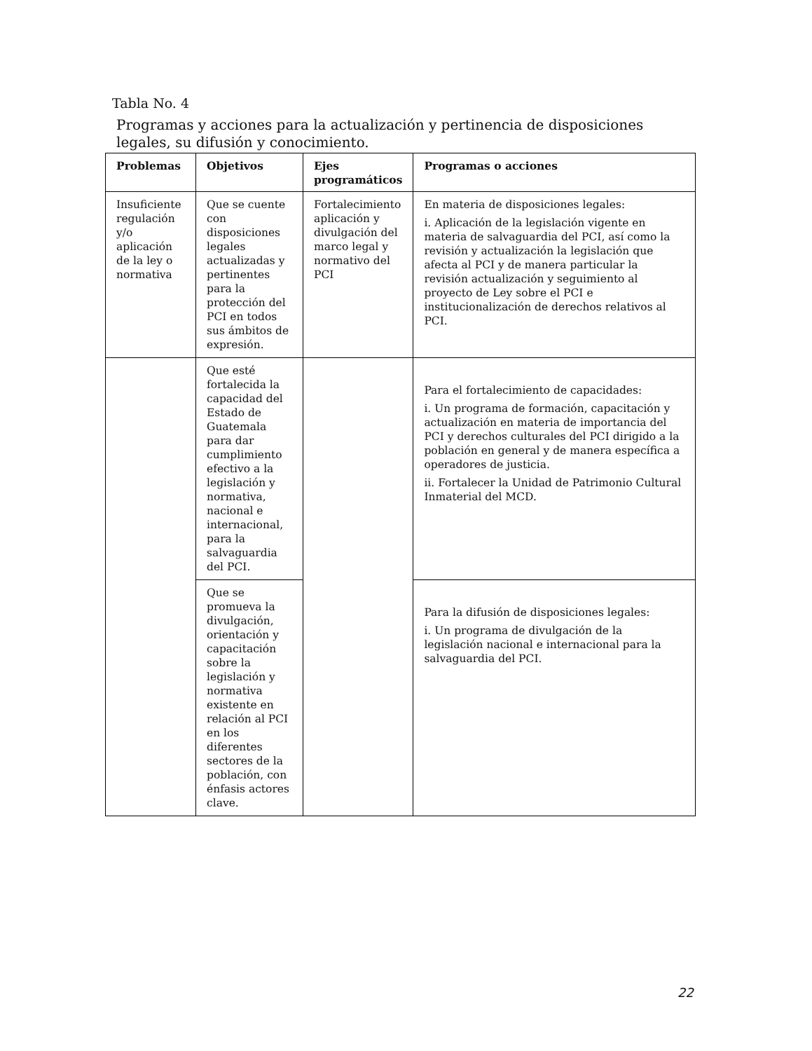Tabla No. 4
Programas y acciones para la actualización y pertinencia de disposiciones legales, su difusión y conocimiento.
| Problemas | Objetivos | Ejes programáticos | Programas o acciones |
| --- | --- | --- | --- |
| Insuficiente regulación y/o aplicación de la ley o normativa | Que se cuente con disposiciones legales actualizadas y pertinentes para la protección del PCI en todos sus ámbitos de expresión. | Fortalecimiento aplicación y divulgación del marco legal y normativo del PCI | En materia de disposiciones legales: i. Aplicación de la legislación vigente en materia de salvaguardia del PCI, así como la revisión y actualización la legislación que afecta al PCI y de manera particular la revisión actualización y seguimiento al proyecto de Ley sobre el PCI e institucionalización de derechos relativos al PCI. |
| | Que esté fortalecida la capacidad del Estado de Guatemala para dar cumplimiento efectivo a la legislación y normativa, nacional e internacional, para la salvaguardia del PCI. | | Para el fortalecimiento de capacidades: i. Un programa de formación, capacitación y actualización en materia de importancia del PCI y derechos culturales del PCI dirigido a la población en general y de manera específica a operadores de justicia. ii. Fortalecer la Unidad de Patrimonio Cultural Inmaterial del MCD. |
| | Que se promueva la divulgación, orientación y capacitación sobre la legislación y normativa existente en relación al PCI en los diferentes sectores de la población, con énfasis actores clave. | | Para la difusión de disposiciones legales: i. Un programa de divulgación de la legislación nacional e internacional para la salvaguardia del PCI. |
22